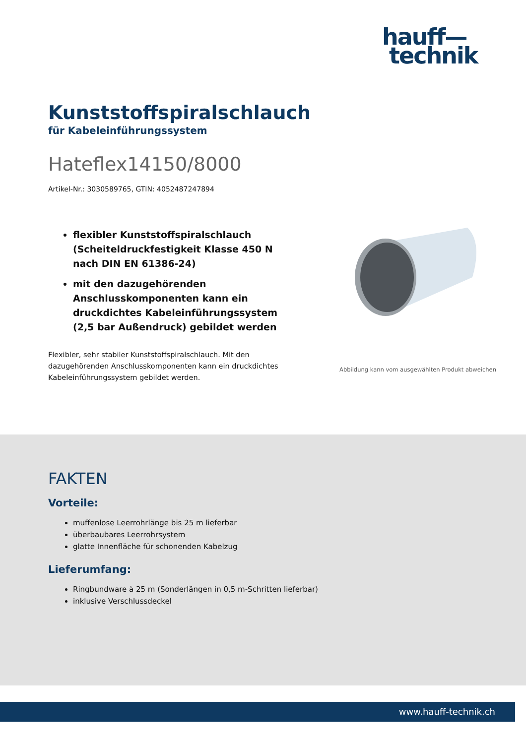hauff—
technik
Kunststoffspiralschlauch
für Kabeleinführungssystem
Hateflex14150/8000
Artikel-Nr.: 3030589765, GTIN: 4052487247894
flexibler Kunststoffspiralschlauch (Scheiteldruckfestigkeit Klasse 450 N nach DIN EN 61386-24)
mit den dazugehörenden Anschlusskomponenten kann ein druckdichtes Kabeleinführungssystem (2,5 bar Außendruck) gebildet werden
Flexibler, sehr stabiler Kunststoffspiralschlauch. Mit den dazugehörenden Anschlusskomponenten kann ein druckdichtes Kabeleinführungssystem gebildet werden.
Abbildung kann vom ausgewählten Produkt abweichen
FAKTEN
Vorteile:
muffenlose Leerrohrlänge bis 25 m lieferbar
überbaubares Leerrohrsystem
glatte Innenfläche für schonenden Kabelzug
Lieferumfang:
Ringbundware à 25 m (Sonderlängen in 0,5 m-Schritten lieferbar)
inklusive Verschlussdeckel
www.hauff-technik.ch